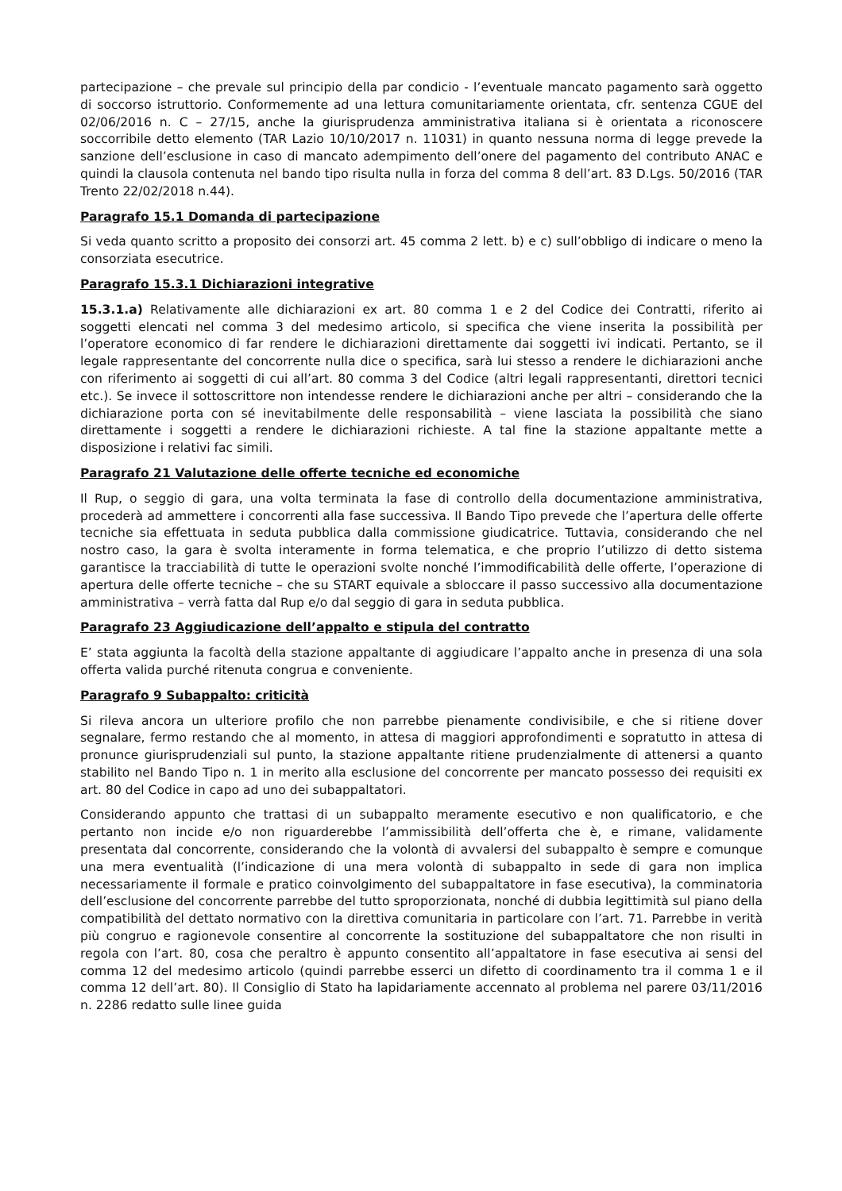partecipazione – che prevale sul principio della par condicio - l’eventuale mancato pagamento sarà oggetto di soccorso istruttorio. Conformemente ad una lettura comunitariamente orientata, cfr. sentenza CGUE del 02/06/2016 n. C – 27/15, anche la giurisprudenza amministrativa italiana si è orientata a riconoscere soccorribile detto elemento (TAR Lazio 10/10/2017 n. 11031) in quanto nessuna norma di legge prevede la sanzione dell’esclusione in caso di mancato adempimento dell’onere del pagamento del contributo ANAC e quindi la clausola contenuta nel bando tipo risulta nulla in forza del comma 8 dell’art. 83 D.Lgs. 50/2016 (TAR Trento 22/02/2018 n.44).
Paragrafo 15.1 Domanda di partecipazione
Si veda quanto scritto a proposito dei consorzi art. 45 comma 2 lett. b) e c) sull’obbligo di indicare o meno la consorziata esecutrice.
Paragrafo 15.3.1 Dichiarazioni integrative
15.3.1.a) Relativamente alle dichiarazioni ex art. 80 comma 1 e 2 del Codice dei Contratti, riferito ai soggetti elencati nel comma 3 del medesimo articolo, si specifica che viene inserita la possibilità per l’operatore economico di far rendere le dichiarazioni direttamente dai soggetti ivi indicati. Pertanto, se il legale rappresentante del concorrente nulla dice o specifica, sarà lui stesso a rendere le dichiarazioni anche con riferimento ai soggetti di cui all’art. 80 comma 3 del Codice (altri legali rappresentanti, direttori tecnici etc.). Se invece il sottoscrittore non intendesse rendere le dichiarazioni anche per altri – considerando che la dichiarazione porta con sé inevitabilmente delle responsabilità – viene lasciata la possibilità che siano direttamente i soggetti a rendere le dichiarazioni richieste. A tal fine la stazione appaltante mette a disposizione i relativi fac simili.
Paragrafo 21 Valutazione delle offerte tecniche ed economiche
Il Rup, o seggio di gara, una volta terminata la fase di controllo della documentazione amministrativa, procederà ad ammettere i concorrenti alla fase successiva. Il Bando Tipo prevede che l’apertura delle offerte tecniche sia effettuata in seduta pubblica dalla commissione giudicatrice. Tuttavia, considerando che nel nostro caso, la gara è svolta interamente in forma telematica, e che proprio l’utilizzo di detto sistema garantisce la tracciabilità di tutte le operazioni svolte nonché l’immodificabilità delle offerte, l’operazione di apertura delle offerte tecniche – che su START equivale a sbloccare il passo successivo alla documentazione amministrativa – verrà fatta dal Rup e/o dal seggio di gara in seduta pubblica.
Paragrafo 23 Aggiudicazione dell’appalto e stipula del contratto
E’ stata aggiunta la facoltà della stazione appaltante di aggiudicare l’appalto anche in presenza di una sola offerta valida purché ritenuta congrua e conveniente.
Paragrafo 9 Subappalto: criticità
Si rileva ancora un ulteriore profilo che non parrebbe pienamente condivisibile, e che si ritiene dover segnalare, fermo restando che al momento, in attesa di maggiori approfondimenti e sopratutto in attesa di pronunce giurisprudenziali sul punto, la stazione appaltante ritiene prudenzialmente di attenersi a quanto stabilito nel Bando Tipo n. 1 in merito alla esclusione del concorrente per mancato possesso dei requisiti ex art. 80 del Codice in capo ad uno dei subappaltatori.
Considerando appunto che trattasi di un subappalto meramente esecutivo e non qualificatorio, e che pertanto non incide e/o non riguarderebbe l’ammissibilità dell’offerta che è, e rimane, validamente presentata dal concorrente, considerando che la volontà di avvalersi del subappalto è sempre e comunque una mera eventualità (l’indicazione di una mera volontà di subappalto in sede di gara non implica necessariamente il formale e pratico coinvolgimento del subappaltatore in fase esecutiva), la comminatoria dell’esclusione del concorrente parrebbe del tutto sproporzionata, nonché di dubbia legittimità sul piano della compatibilità del dettato normativo con la direttiva comunitaria in particolare con l’art. 71. Parrebbe in verità più congruo e ragionevole consentire al concorrente la sostituzione del subappaltatore che non risulti in regola con l’art. 80, cosa che peraltro è appunto consentito all’appaltatore in fase esecutiva ai sensi del comma 12 del medesimo articolo (quindi parrebbe esserci un difetto di coordinamento tra il comma 1 e il comma 12 dell’art. 80). Il Consiglio di Stato ha lapidariamente accennato al problema nel parere 03/11/2016 n. 2286 redatto sulle linee guida